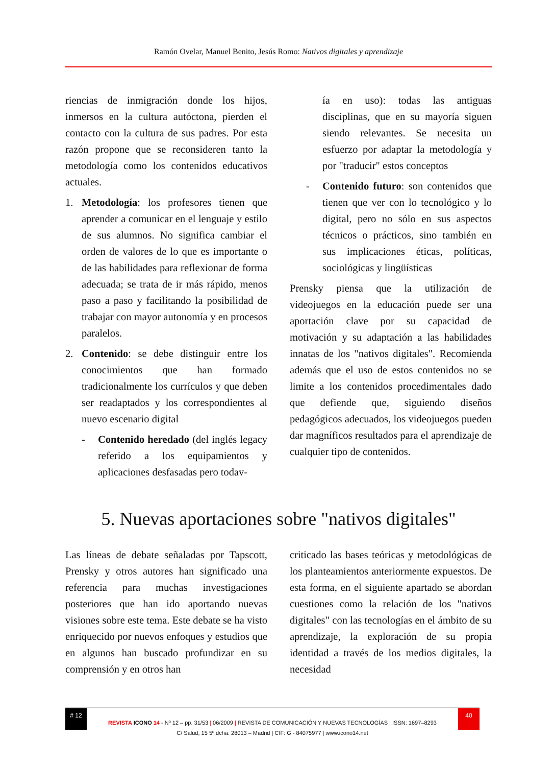Ramón Ovelar, Manuel Benito, Jesús Romo: Nativos digitales y aprendizaje
riencias de inmigración donde los hijos, inmersos en la cultura autóctona, pierden el contacto con la cultura de sus padres. Por esta razón propone que se reconsideren tanto la metodología como los contenidos educativos actuales.
1. Metodología: los profesores tienen que aprender a comunicar en el lenguaje y estilo de sus alumnos. No significa cambiar el orden de valores de lo que es importante o de las habilidades para reflexionar de forma adecuada; se trata de ir más rápido, menos paso a paso y facilitando la posibilidad de trabajar con mayor autonomía y en procesos paralelos.
2. Contenido: se debe distinguir entre los conocimientos que han formado tradicionalmente los currículos y que deben ser readaptados y los correspondientes al nuevo escenario digital
- Contenido heredado (del inglés legacy referido a los equipamientos y aplicaciones desfasadas pero todav-
ía en uso): todas las antiguas disciplinas, que en su mayoría siguen siendo relevantes. Se necesita un esfuerzo por adaptar la metodología y por "traducir" estos conceptos
- Contenido futuro: son contenidos que tienen que ver con lo tecnológico y lo digital, pero no sólo en sus aspectos técnicos o prácticos, sino también en sus implicaciones éticas, políticas, sociológicas y lingüísticas
Prensky piensa que la utilización de videojuegos en la educación puede ser una aportación clave por su capacidad de motivación y su adaptación a las habilidades innatas de los "nativos digitales". Recomienda además que el uso de estos contenidos no se limite a los contenidos procedimentales dado que defiende que, siguiendo diseños pedagógicos adecuados, los videojuegos pueden dar magníficos resultados para el aprendizaje de cualquier tipo de contenidos.
5. Nuevas aportaciones sobre "nativos digitales"
Las líneas de debate señaladas por Tapscott, Prensky y otros autores han significado una referencia para muchas investigaciones posteriores que han ido aportando nuevas visiones sobre este tema. Este debate se ha visto enriquecido por nuevos enfoques y estudios que en algunos han buscado profundizar en su comprensión y en otros han
criticado las bases teóricas y metodológicas de los planteamientos anteriormente expuestos. De esta forma, en el siguiente apartado se abordan cuestiones como la relación de los "nativos digitales" con las tecnologías en el ámbito de su aprendizaje, la exploración de su propia identidad a través de los medios digitales, la necesidad
# 12 40
REVISTA ICONO 14 - Nº 12 – pp. 31/53 | 06/2009 | REVISTA DE COMUNICACIÓN Y NUEVAS TECNOLOGÍAS | ISSN: 1697–8293
C/ Salud, 15 5º dcha. 28013 – Madrid | CIF: G - 84075977 | www.icono14.net